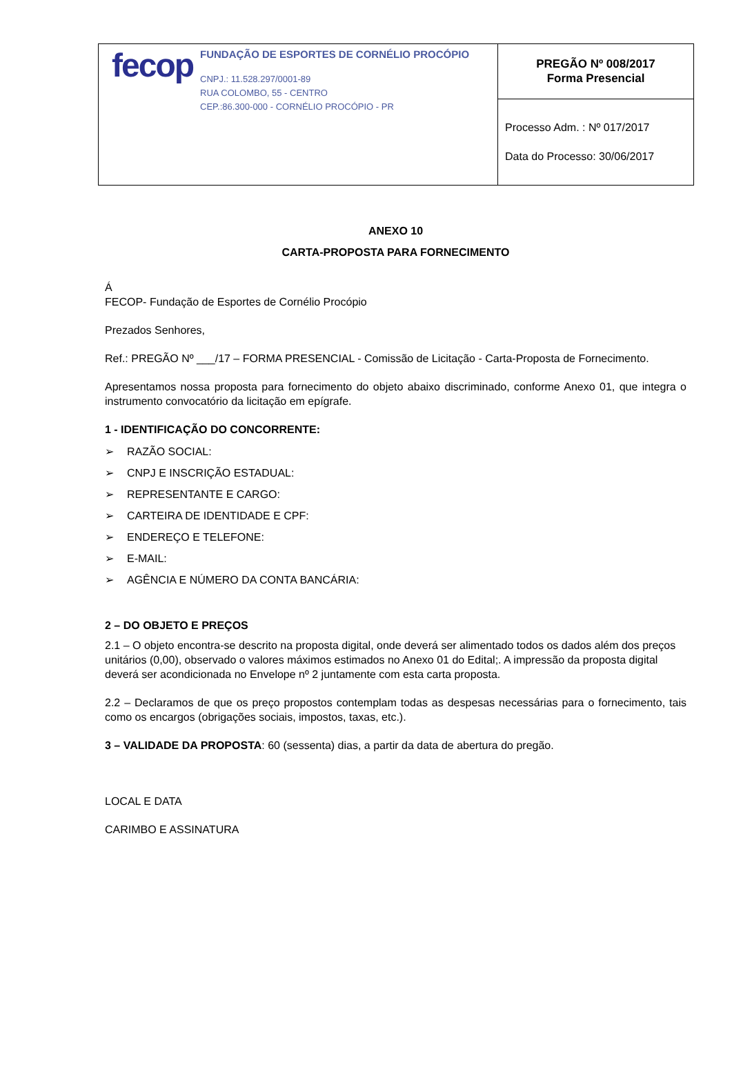| fecop FUNDAÇÃO DE ESPORTES DE CORNÉLIO PROCÓPIO CNPJ.: 11.528.297/0001-89 RUA COLOMBO, 55 - CENTRO CEP.:86.300-000 - CORNÉLIO PROCÓPIO - PR | PREGÃO Nº 008/2017 Forma Presencial |
| | Processo Adm. : Nº 017/2017 Data do Processo: 30/06/2017 |
ANEXO 10
CARTA-PROPOSTA PARA FORNECIMENTO
Á
FECOP- Fundação de Esportes de Cornélio Procópio
Prezados Senhores,
Ref.: PREGÃO Nº ___/17 – FORMA PRESENCIAL - Comissão de Licitação - Carta-Proposta de Fornecimento.
Apresentamos nossa proposta para fornecimento do objeto abaixo discriminado, conforme Anexo 01, que integra o instrumento convocatório da licitação em epígrafe.
1 - IDENTIFICAÇÃO DO CONCORRENTE:
➢ RAZÃO SOCIAL:
➢ CNPJ E INSCRIÇÃO ESTADUAL:
➢ REPRESENTANTE E CARGO:
➢ CARTEIRA DE IDENTIDADE E CPF:
➢ ENDEREÇO E TELEFONE:
➢ E-MAIL:
➢ AGÊNCIA E NÚMERO DA CONTA BANCÁRIA:
2 – DO OBJETO E PREÇOS
2.1 – O objeto encontra-se descrito na proposta digital, onde deverá ser alimentado todos os dados além dos preços unitários (0,00), observado o valores máximos estimados no Anexo 01 do Edital;. A impressão da proposta digital deverá ser acondicionada no Envelope nº 2 juntamente com esta carta proposta.
2.2 – Declaramos de que os preço propostos contemplam todas as despesas necessárias para o fornecimento, tais como os encargos (obrigações sociais, impostos, taxas, etc.).
3 – VALIDADE DA PROPOSTA: 60 (sessenta) dias, a partir da data de abertura do pregão.
LOCAL E DATA
CARIMBO E ASSINATURA